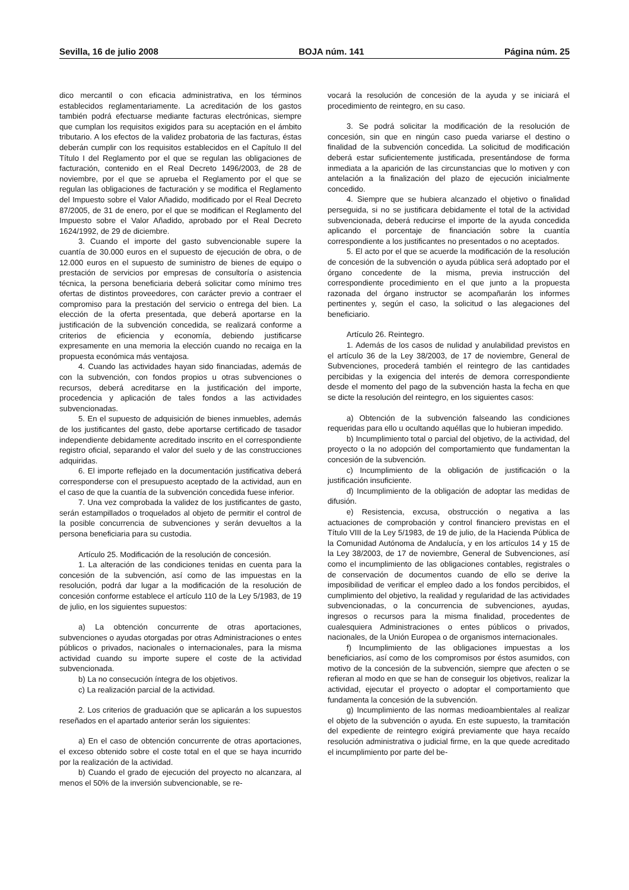Sevilla, 16 de julio 2008 BOJA núm. 141 Página núm. 25
dico mercantil o con eficacia administrativa, en los términos establecidos reglamentariamente. La acreditación de los gastos también podrá efectuarse mediante facturas electrónicas, siempre que cumplan los requisitos exigidos para su aceptación en el ámbito tributario. A los efectos de la validez probatoria de las facturas, éstas deberán cumplir con los requisitos establecidos en el Capítulo II del Título I del Reglamento por el que se regulan las obligaciones de facturación, contenido en el Real Decreto 1496/2003, de 28 de noviembre, por el que se aprueba el Reglamento por el que se regulan las obligaciones de facturación y se modifica el Reglamento del Impuesto sobre el Valor Añadido, modificado por el Real Decreto 87/2005, de 31 de enero, por el que se modifican el Reglamento del Impuesto sobre el Valor Añadido, aprobado por el Real Decreto 1624/1992, de 29 de diciembre.
3. Cuando el importe del gasto subvencionable supere la cuantía de 30.000 euros en el supuesto de ejecución de obra, o de 12.000 euros en el supuesto de suministro de bienes de equipo o prestación de servicios por empresas de consultoría o asistencia técnica, la persona beneficiaria deberá solicitar como mínimo tres ofertas de distintos proveedores, con carácter previo a contraer el compromiso para la prestación del servicio o entrega del bien. La elección de la oferta presentada, que deberá aportarse en la justificación de la subvención concedida, se realizará conforme a criterios de eficiencia y economía, debiendo justificarse expresamente en una memoria la elección cuando no recaiga en la propuesta económica más ventajosa.
4. Cuando las actividades hayan sido financiadas, además de con la subvención, con fondos propios u otras subvenciones o recursos, deberá acreditarse en la justificación del importe, procedencia y aplicación de tales fondos a las actividades subvencionadas.
5. En el supuesto de adquisición de bienes inmuebles, además de los justificantes del gasto, debe aportarse certificado de tasador independiente debidamente acreditado inscrito en el correspondiente registro oficial, separando el valor del suelo y de las construcciones adquiridas.
6. El importe reflejado en la documentación justificativa deberá corresponderse con el presupuesto aceptado de la actividad, aun en el caso de que la cuantía de la subvención concedida fuese inferior.
7. Una vez comprobada la validez de los justificantes de gasto, serán estampillados o troquelados al objeto de permitir el control de la posible concurrencia de subvenciones y serán devueltos a la persona beneficiaria para su custodia.
Artículo 25. Modificación de la resolución de concesión.
1. La alteración de las condiciones tenidas en cuenta para la concesión de la subvención, así como de las impuestas en la resolución, podrá dar lugar a la modificación de la resolución de concesión conforme establece el artículo 110 de la Ley 5/1983, de 19 de julio, en los siguientes supuestos:
a) La obtención concurrente de otras aportaciones, subvenciones o ayudas otorgadas por otras Administraciones o entes públicos o privados, nacionales o internacionales, para la misma actividad cuando su importe supere el coste de la actividad subvencionada.
b) La no consecución íntegra de los objetivos.
c) La realización parcial de la actividad.
2. Los criterios de graduación que se aplicarán a los supuestos reseñados en el apartado anterior serán los siguientes:
a) En el caso de obtención concurrente de otras aportaciones, el exceso obtenido sobre el coste total en el que se haya incurrido por la realización de la actividad.
b) Cuando el grado de ejecución del proyecto no alcanzara, al menos el 50% de la inversión subvencionable, se re-
vocará la resolución de concesión de la ayuda y se iniciará el procedimiento de reintegro, en su caso.
3. Se podrá solicitar la modificación de la resolución de concesión, sin que en ningún caso pueda variarse el destino o finalidad de la subvención concedida. La solicitud de modificación deberá estar suficientemente justificada, presentándose de forma inmediata a la aparición de las circunstancias que lo motiven y con antelación a la finalización del plazo de ejecución inicialmente concedido.
4. Siempre que se hubiera alcanzado el objetivo o finalidad perseguida, si no se justificara debidamente el total de la actividad subvencionada, deberá reducirse el importe de la ayuda concedida aplicando el porcentaje de financiación sobre la cuantía correspondiente a los justificantes no presentados o no aceptados.
5. El acto por el que se acuerde la modificación de la resolución de concesión de la subvención o ayuda pública será adoptado por el órgano concedente de la misma, previa instrucción del correspondiente procedimiento en el que junto a la propuesta razonada del órgano instructor se acompañarán los informes pertinentes y, según el caso, la solicitud o las alegaciones del beneficiario.
Artículo 26. Reintegro.
1. Además de los casos de nulidad y anulabilidad previstos en el artículo 36 de la Ley 38/2003, de 17 de noviembre, General de Subvenciones, procederá también el reintegro de las cantidades percibidas y la exigencia del interés de demora correspondiente desde el momento del pago de la subvención hasta la fecha en que se dicte la resolución del reintegro, en los siguientes casos:
a) Obtención de la subvención falseando las condiciones requeridas para ello u ocultando aquéllas que lo hubieran impedido.
b) Incumplimiento total o parcial del objetivo, de la actividad, del proyecto o la no adopción del comportamiento que fundamentan la concesión de la subvención.
c) Incumplimiento de la obligación de justificación o la justificación insuficiente.
d) Incumplimiento de la obligación de adoptar las medidas de difusión.
e) Resistencia, excusa, obstrucción o negativa a las actuaciones de comprobación y control financiero previstas en el Título VIII de la Ley 5/1983, de 19 de julio, de la Hacienda Pública de la Comunidad Autónoma de Andalucía, y en los artículos 14 y 15 de la Ley 38/2003, de 17 de noviembre, General de Subvenciones, así como el incumplimiento de las obligaciones contables, registrales o de conservación de documentos cuando de ello se derive la imposibilidad de verificar el empleo dado a los fondos percibidos, el cumplimiento del objetivo, la realidad y regularidad de las actividades subvencionadas, o la concurrencia de subvenciones, ayudas, ingresos o recursos para la misma finalidad, procedentes de cualesquiera Administraciones o entes públicos o privados, nacionales, de la Unión Europea o de organismos internacionales.
f) Incumplimiento de las obligaciones impuestas a los beneficiarios, así como de los compromisos por éstos asumidos, con motivo de la concesión de la subvención, siempre que afecten o se refieran al modo en que se han de conseguir los objetivos, realizar la actividad, ejecutar el proyecto o adoptar el comportamiento que fundamenta la concesión de la subvención.
g) Incumplimiento de las normas medioambientales al realizar el objeto de la subvención o ayuda. En este supuesto, la tramitación del expediente de reintegro exigirá previamente que haya recaído resolución administrativa o judicial firme, en la que quede acreditado el incumplimiento por parte del be-